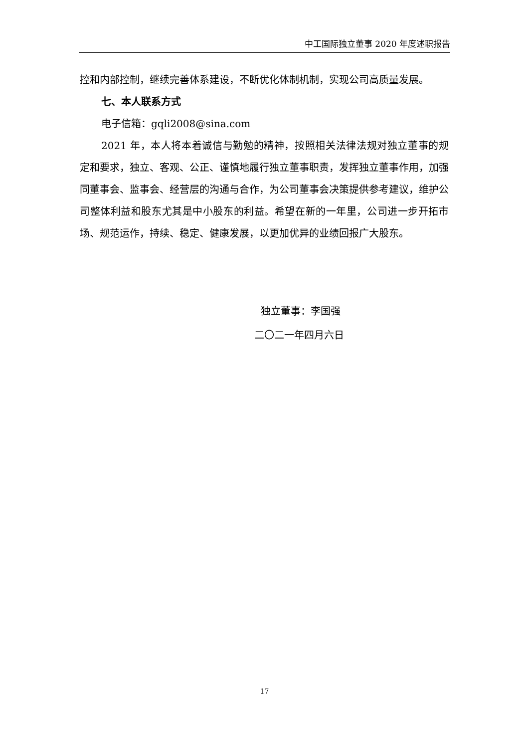中工国际独立董事 2020 年度述职报告
控和内部控制，继续完善体系建设，不断优化体制机制，实现公司高质量发展。
七、本人联系方式
电子信箱：gqli2008@sina.com
2021 年，本人将本着诚信与勤勉的精神，按照相关法律法规对独立董事的规定和要求，独立、客观、公正、谨慎地履行独立董事职责，发挥独立董事作用，加强同董事会、监事会、经营层的沟通与合作，为公司董事会决策提供参考建议，维护公司整体利益和股东尤其是中小股东的利益。希望在新的一年里，公司进一步开拓市场、规范运作，持续、稳定、健康发展，以更加优异的业绩回报广大股东。
独立董事：李国强
二〇二一年四月六日
17